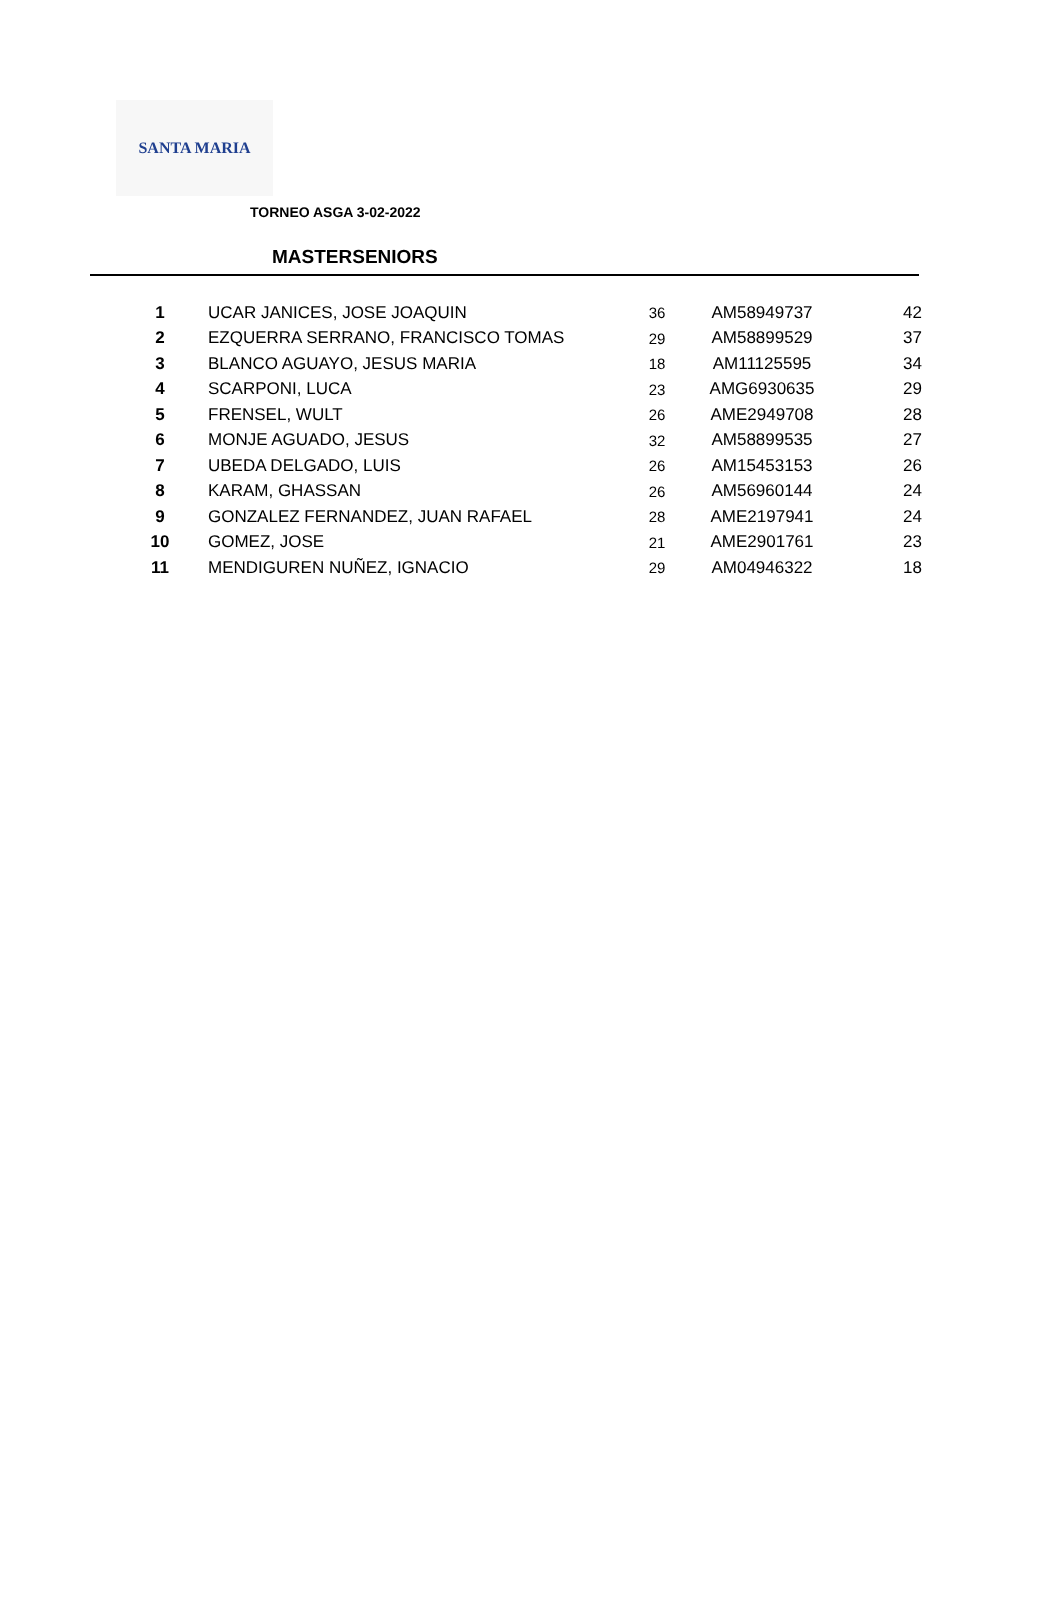SANTA MARIA
TORNEO ASGA 3-02-2022
MASTERSENIORS
| 1 | UCAR JANICES, JOSE JOAQUIN | 36 | AM58949737 | 42 |
| 2 | EZQUERRA SERRANO, FRANCISCO TOMAS | 29 | AM58899529 | 37 |
| 3 | BLANCO AGUAYO, JESUS MARIA | 18 | AM11125595 | 34 |
| 4 | SCARPONI, LUCA | 23 | AMG6930635 | 29 |
| 5 | FRENSEL, WULT | 26 | AME2949708 | 28 |
| 6 | MONJE AGUADO, JESUS | 32 | AM58899535 | 27 |
| 7 | UBEDA DELGADO, LUIS | 26 | AM15453153 | 26 |
| 8 | KARAM, GHASSAN | 26 | AM56960144 | 24 |
| 9 | GONZALEZ FERNANDEZ, JUAN RAFAEL | 28 | AME2197941 | 24 |
| 10 | GOMEZ, JOSE | 21 | AME2901761 | 23 |
| 11 | MENDIGUREN NUÑEZ, IGNACIO | 29 | AM04946322 | 18 |